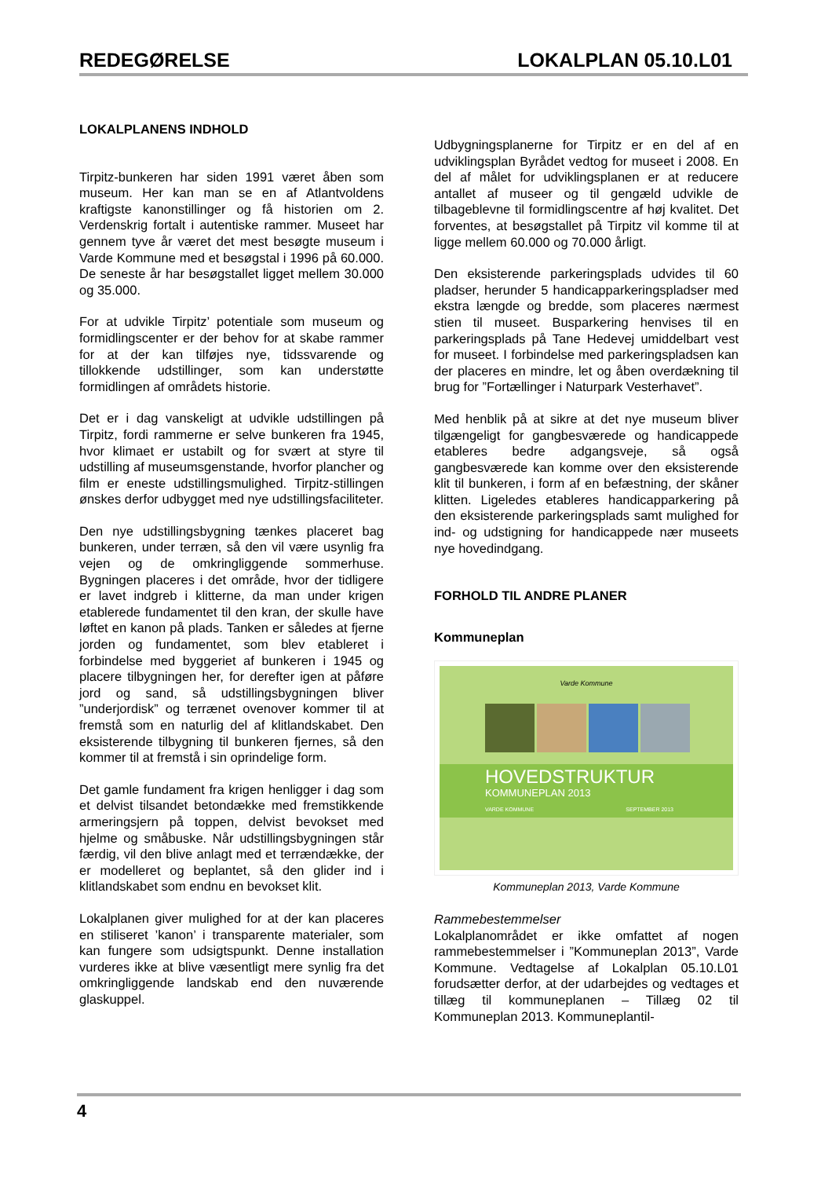REDEGØRELSE LOKALPLAN 05.10.L01
LOKALPLANENS INDHOLD
Tirpitz-bunkeren har siden 1991 været åben som museum. Her kan man se en af Atlantvoldens kraftigste kanonstillinger og få historien om 2. Verdenskrig fortalt i autentiske rammer. Museet har gennem tyve år været det mest besøgte museum i Varde Kommune med et besøgstal i 1996 på 60.000. De seneste år har besøgstallet ligget mellem 30.000 og 35.000.
For at udvikle Tirpitz’ potentiale som museum og formidlingscenter er der behov for at skabe rammer for at der kan tilføjes nye, tidssvarende og tillokkende udstillinger, som kan understøtte formidlingen af områdets historie.
Det er i dag vanskeligt at udvikle udstillingen på Tirpitz, fordi rammerne er selve bunkeren fra 1945, hvor klimaet er ustabilt og for svært at styre til udstilling af museumsgenstande, hvorfor plancher og film er eneste udstillingsmulighed. Tirpitz-stillingen ønskes derfor udbygget med nye udstillingsfaciliteter.
Den nye udstillingsbygning tænkes placeret bag bunkeren, under terræn, så den vil være usynlig fra vejen og de omkringliggende sommerhuse. Bygningen placeres i det område, hvor der tidligere er lavet indgreb i klitterne, da man under krigen etablerede fundamentet til den kran, der skulle have løftet en kanon på plads. Tanken er således at fjerne jorden og fundamentet, som blev etableret i forbindelse med byggeriet af bunkeren i 1945 og placere tilbygningen her, for derefter igen at påføre jord og sand, så udstillingsbygningen bliver ”underjordisk” og terrænet ovenover kommer til at fremstå som en naturlig del af klitlandskabet. Den eksisterende tilbygning til bunkeren fjernes, så den kommer til at fremstå i sin oprindelige form.
Det gamle fundament fra krigen henligger i dag som et delvist tilsandet betondække med fremstikkende armeringsjern på toppen, delvist bevokset med hjelme og småbuske. Når udstillingsbygningen står færdig, vil den blive anlagt med et terrændække, der er modelleret og beplantet, så den glider ind i klitlandskabet som endnu en bevokset klit.
Lokalplanen giver mulighed for at der kan placeres en stiliseret ’kanon’ i transparente materialer, som kan fungere som udsigtspunkt. Denne installation vurderes ikke at blive væsentligt mere synlig fra det omkringliggende landskab end den nuværende glaskuppel.
Udbygningsplanerne for Tirpitz er en del af en udviklingsplan Byrådet vedtog for museet i 2008. En del af målet for udviklingsplanen er at reducere antallet af museer og til gengæld udvikle de tilbageblevne til formidlingscentre af høj kvalitet. Det forventes, at besøgstallet på Tirpitz vil komme til at ligge mellem 60.000 og 70.000 årligt.
Den eksisterende parkeringsplads udvides til 60 pladser, herunder 5 handicapparkeringspladser med ekstra længde og bredde, som placeres nærmest stien til museet. Busparkering henvises til en parkeringsplads på Tane Hedevej umiddelbart vest for museet. I forbindelse med parkeringspladsen kan der placeres en mindre, let og åben overdækning til brug for ”Fortællinger i Naturpark Vesterhavet”.
Med henblik på at sikre at det nye museum bliver tilgængeligt for gangbesværede og handicappede etableres bedre adgangsveje, så også gangbesværede kan komme over den eksisterende klit til bunkeren, i form af en befæstning, der skåner klitten. Ligeledes etableres handicapparkering på den eksisterende parkeringsplads samt mulighed for ind- og udstigning for handicappede nær museets nye hovedindgang.
FORHOLD TIL ANDRE PLANER
Kommuneplan
Varde Kommune
HOVEDSTRUKTUR
KOMMUNEPLAN 2013
VARDE KOMMUNE SEPTEMBER 2013
Kommuneplan 2013, Varde Kommune
Rammebestemmelser
Lokalplanområdet er ikke omfattet af nogen rammebestemmelser i ”Kommuneplan 2013”, Varde Kommune. Vedtagelse af Lokalplan 05.10.L01 forudsætter derfor, at der udarbejdes og vedtages et tillæg til kommuneplanen – Tillæg 02 til Kommuneplan 2013. Kommuneplantil-
4